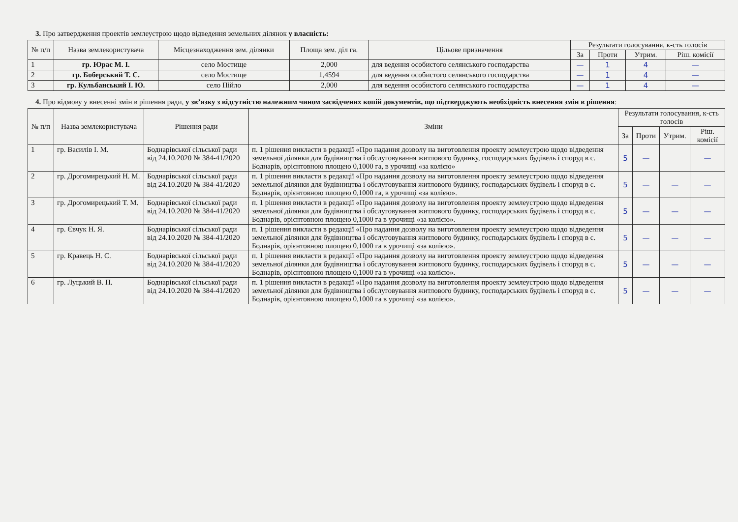3. Про затвердження проектів землеустрою щодо відведення земельних ділянок у власність:
| № п/п | Назва землекористувача | Місцезнаходження зем. ділянки | Площа зем. діл га. | Цільове призначення | Результати голосування, к-сть голосів | | | |
| --- | --- | --- | --- | --- | --- | --- | --- | --- |
| | | | | | За | Проти | Утрим. | Ріш. комісії |
| 1 | гр. Юрас М. І. | село Мостище | 2,000 | для ведення особистого селянського господарства | — | 1 | 4 | — |
| 2 | гр. Боберський Т. С. | село Мостище | 1,4594 | для ведення особистого селянського господарства | — | 1 | 4 | — |
| 3 | гр. Кульбанський І. Ю. | село Пійло | 2,000 | для ведення особистого селянського господарства | — | 1 | 4 | — |
4. Про відмову у внесенні змін в рішення ради, у зв’язку з відсутністю належним чином засвідчених копій документів, що підтверджують необхідність внесення змін в рішення:
| № п/п | Назва землекористувача | Рішення ради | Зміни | Результати голосування, к-сть голосів | | | |
| --- | --- | --- | --- | --- | --- | --- | --- |
| | | | | За | Проти | Утрим. | Ріш. комісії |
| 1 | гр. Василів І. М. | Боднарівської сільської ради від 24.10.2020 № 384-41/2020 | п. 1 рішення викласти в редакції «Про надання дозволу на виготовлення проекту землеустрою щодо відведення земельної ділянки для будівництва і обслуговування житлового будинку, господарських будівель і споруд в с. Боднарів, орієнтовною площею 0,1000 га, в урочищі «за колією» | 5 | — | | — |
| 2 | гр. Дрогомирецький Н. М. | Боднарівської сільської ради від 24.10.2020 № 384-41/2020 | п. 1 рішення викласти в редакції «Про надання дозволу на виготовлення проекту землеустрою щодо відведення земельної ділянки для будівництва і обслуговування житлового будинку, господарських будівель і споруд в с. Боднарів, орієнтовною площею 0,1000 га, в урочищі «за колією». | 5 | — | — | — |
| 3 | гр. Дрогомирецький Т. М. | Боднарівської сільської ради від 24.10.2020 № 384-41/2020 | п. 1 рішення викласти в редакції «Про надання дозволу на виготовлення проекту землеустрою щодо відведення земельної ділянки для будівництва і обслуговування житлового будинку, господарських будівель і споруд в с. Боднарів, орієнтовною площею 0,1000 га в урочищі «за колією». | 5 | — | — | — |
| 4 | гр. Євчук Н. Я. | Боднарівської сільської ради від 24.10.2020 № 384-41/2020 | п. 1 рішення викласти в редакції «Про надання дозволу на виготовлення проекту землеустрою щодо відведення земельної ділянки для будівництва і обслуговування житлового будинку, господарських будівель і споруд в с. Боднарів, орієнтовною площею 0,1000 га в урочищі «за колією». | 5 | — | — | — |
| 5 | гр. Кравець Н. С. | Боднарівської сільської ради від 24.10.2020 № 384-41/2020 | п. 1 рішення викласти в редакції «Про надання дозволу на виготовлення проекту землеустрою щодо відведення земельної ділянки для будівництва і обслуговування житлового будинку, господарських будівель і споруд в с. Боднарів, орієнтовною площею 0,1000 га в урочищі «за колією». | 5 | — | — | — |
| 6 | гр. Луцький В. П. | Боднарівської сільської ради від 24.10.2020 № 384-41/2020 | п. 1 рішення викласти в редакції «Про надання дозволу на виготовлення проекту землеустрою щодо відведення земельної ділянки для будівництва і обслуговування житлового будинку, господарських будівель і споруд в с. Боднарів, орієнтовною площею 0,1000 га в урочищі «за колією». | 5 | — | — | — |